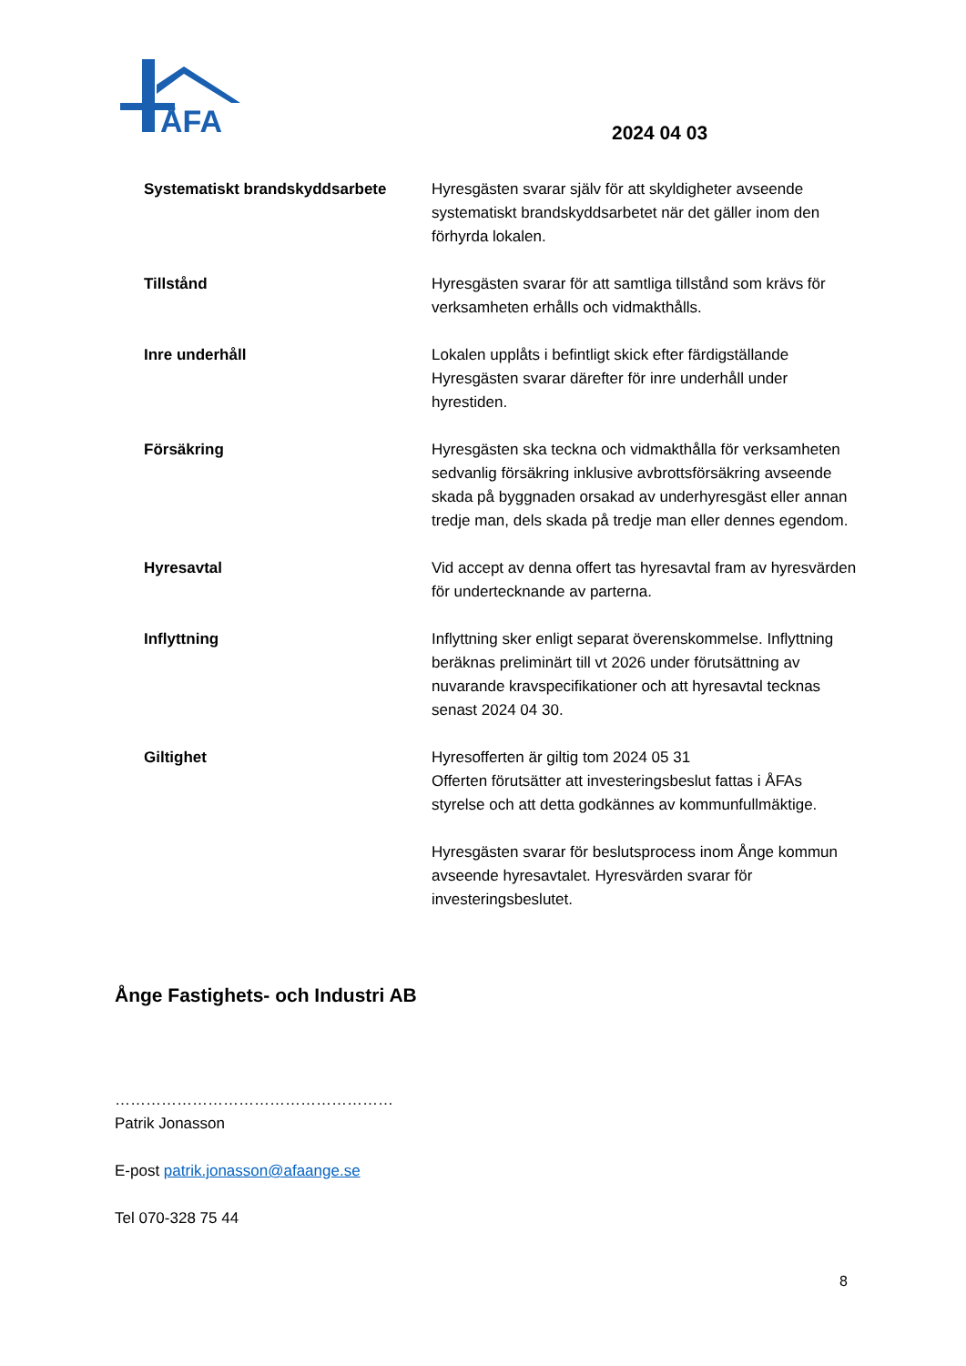ÅFA
2024 04 03
Systematiskt brandskyddsarbete Hyresgästen svarar själv för att skyldigheter avseende systematiskt brandskyddsarbetet när det gäller inom den förhyrda lokalen.
Tillstånd Hyresgästen svarar för att samtliga tillstånd som krävs för verksamheten erhålls och vidmakthålls.
Inre underhåll Lokalen upplåts i befintligt skick efter färdigställande Hyresgästen svarar därefter för inre underhåll under hyrestiden.
Försäkring Hyresgästen ska teckna och vidmakthålla för verksamheten sedvanlig försäkring inklusive avbrottsförsäkring avseende skada på byggnaden orsakad av underhyresgäst eller annan tredje man, dels skada på tredje man eller dennes egendom.
Hyresavtal Vid accept av denna offert tas hyresavtal fram av hyresvärden för undertecknande av parterna.
Inflyttning Inflyttning sker enligt separat överenskommelse. Inflyttning beräknas preliminärt till vt 2026 under förutsättning av nuvarande kravspecifikationer och att hyresavtal tecknas senast 2024 04 30.
Giltighet Hyresofferten är giltig tom 2024 05 31
Offerten förutsätter att investeringsbeslut fattas i ÅFAs styrelse och att detta godkännes av kommunfullmäktige.
Hyresgästen svarar för beslutsprocess inom Ånge kommun avseende hyresavtalet. Hyresvärden svarar för investeringsbeslutet.
Ånge Fastighets- och Industri AB
………………………………………………
Patrik Jonasson
E-post patrik.jonasson@afaange.se
Tel 070-328 75 44
8